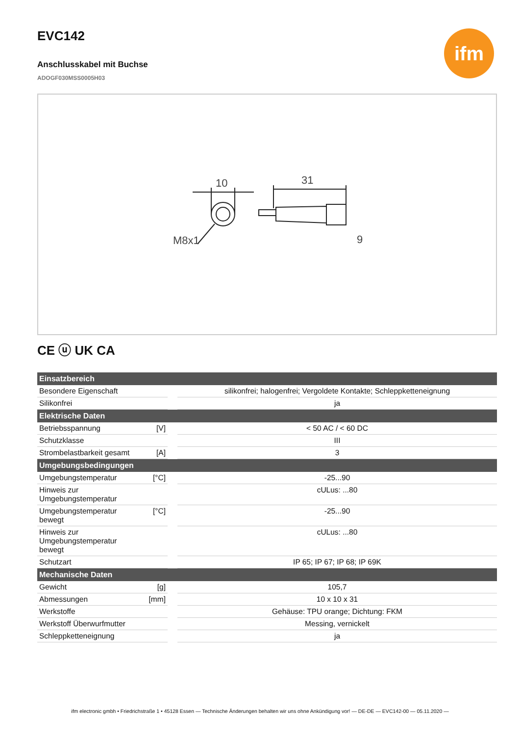EVC142
Anschlusskabel mit Buchse
ADOGF030MSS0005H03
ifm
10
31
M8x1
9
CE ⓤ UK CA
| Einsatzbereich | | |
| --- | --- | --- |
| Besondere Eigenschaft | | silikonfrei; halogenfrei; Vergoldete Kontakte; Schleppketteneignung |
| Silikonfrei | | ja |
| Elektrische Daten | | |
| Betriebsspannung | [V] | < 50 AC / < 60 DC |
| Schutzklasse | | III |
| Strombelastbarkeit gesamt | [A] | 3 |
| Umgebungsbedingungen | | |
| Umgebungstemperatur | [°C] | -25...90 |
| Hinweis zur Umgebungstemperatur | | cULus: ...80 |
| Umgebungstemperatur bewegt | [°C] | -25...90 |
| Hinweis zur Umgebungstemperatur bewegt | | cULus: ...80 |
| Schutzart | | IP 65; IP 67; IP 68; IP 69K |
| Mechanische Daten | | |
| Gewicht | [g] | 105,7 |
| Abmessungen | [mm] | 10 x 10 x 31 |
| Werkstoffe | | Gehäuse: TPU orange; Dichtung: FKM |
| Werkstoff Überwurfmutter | | Messing, vernickelt |
| Schleppketteneignung | | ja |
ifm electronic gmbh • Friedrichstraße 1 • 45128 Essen — Technische Änderungen behalten wir uns ohne Ankündigung vor! — DE-DE — EVC142-00 — 05.11.2020 —